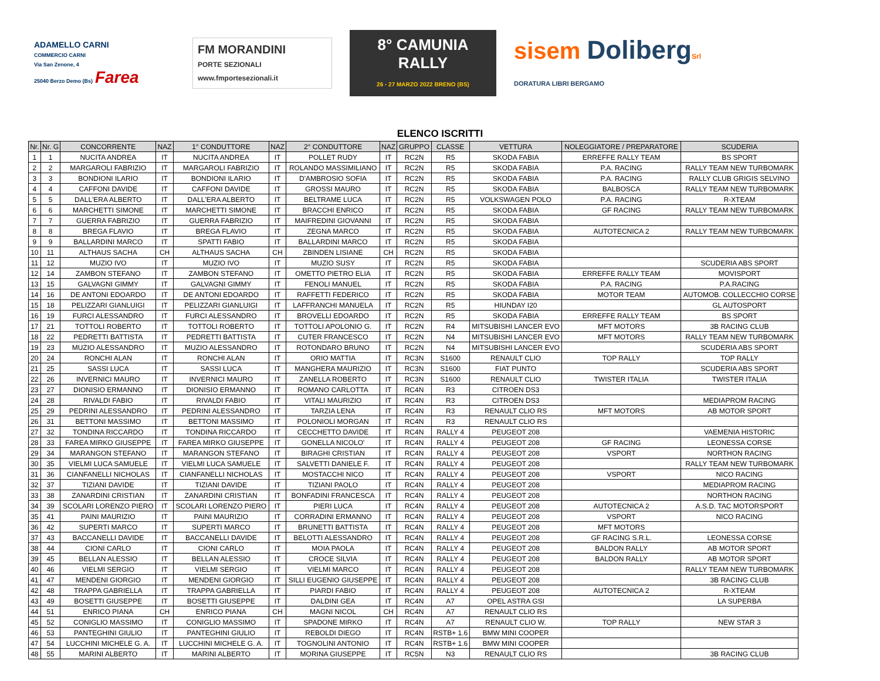ADAMELLO CARNI
COMMERCIO CARNI
Via San Zenone, 4
25040 Berzo Demo (Bs) Farea
FM MORANDINI
PORTE SEZIONALI
www.fmportesezionali.it
8° CAMUNIA RALLY
26 - 27 MARZO 2022 BRENO (BS)
sisem Doliberg Srl
DORATURA LIBRI BERGAMO
ELENCO ISCRITTI
| Nr. | Nr. G | CONCORRENTE | NAZ | 1° CONDUTTORE | NAZ | 2° CONDUTTORE | NAZ | GRUPPO | CLASSE | VETTURA | NOLEGGIATORE / PREPARATORE | SCUDERIA |
| --- | --- | --- | --- | --- | --- | --- | --- | --- | --- | --- | --- | --- |
| 1 | 1 | NUCITA ANDREA | IT | NUCITA ANDREA | IT | POLLET RUDY | IT | RC2N | R5 | SKODA FABIA | ERREFFE RALLY TEAM | BS SPORT |
| 2 | 2 | MARGAROLI FABRIZIO | IT | MARGAROLI FABRIZIO | IT | ROLANDO MASSIMILIANO | IT | RC2N | R5 | SKODA FABIA | P.A. RACING | RALLY TEAM NEW TURBOMARK |
| 3 | 3 | BONDIONI ILARIO | IT | BONDIONI ILARIO | IT | D'AMBROSIO SOFIA | IT | RC2N | R5 | SKODA FABIA | P.A. RACING | RALLY CLUB GRIGIS SELVINO |
| 4 | 4 | CAFFONI DAVIDE | IT | CAFFONI DAVIDE | IT | GROSSI MAURO | IT | RC2N | R5 | SKODA FABIA | BALBOSCA | RALLY TEAM NEW TURBOMARK |
| 5 | 5 | DALL'ERA ALBERTO | IT | DALL'ERA ALBERTO | IT | BELTRAME LUCA | IT | RC2N | R5 | VOLKSWAGEN POLO | P.A. RACING | R-XTEAM |
| 6 | 6 | MARCHETTI SIMONE | IT | MARCHETTI SIMONE | IT | BRACCHI ENRICO | IT | RC2N | R5 | SKODA FABIA | GF RACING | RALLY TEAM NEW TURBOMARK |
| 7 | 7 | GUERRA FABRIZIO | IT | GUERRA FABRIZIO | IT | MAIFREDINI GIOVANNI | IT | RC2N | R5 | SKODA FABIA | | |
| 8 | 8 | BREGA FLAVIO | IT | BREGA FLAVIO | IT | ZEGNA MARCO | IT | RC2N | R5 | SKODA FABIA | AUTOTECNICA 2 | RALLY TEAM NEW TURBOMARK |
| 9 | 9 | BALLARDINI MARCO | IT | SPATTI FABIO | IT | BALLARDINI MARCO | IT | RC2N | R5 | SKODA FABIA | | |
| 10 | 11 | ALTHAUS SACHA | CH | ALTHAUS SACHA | CH | ZBINDEN LISIANE | CH | RC2N | R5 | SKODA FABIA | | |
| 11 | 12 | MUZIO IVO | IT | MUZIO IVO | IT | MUZIO SUSY | IT | RC2N | R5 | SKODA FABIA | | SCUDERIA ABS SPORT |
| 12 | 14 | ZAMBON STEFANO | IT | ZAMBON STEFANO | IT | OMETTO PIETRO ELIA | IT | RC2N | R5 | SKODA FABIA | ERREFFE RALLY TEAM | MOVISPORT |
| 13 | 15 | GALVAGNI GIMMY | IT | GALVAGNI GIMMY | IT | FENOLI MANUEL | IT | RC2N | R5 | SKODA FABIA | P.A. RACING | P.A.RACING |
| 14 | 16 | DE ANTONI EDOARDO | IT | DE ANTONI EDOARDO | IT | RAFFETTI FEDERICO | IT | RC2N | R5 | SKODA FABIA | MOTOR TEAM | AUTOMOB. COLLECCHIO CORSE |
| 15 | 18 | PELIZZARI GIANLUIGI | IT | PELIZZARI GIANLUIGI | IT | LAFFRANCHI MANUELA | IT | RC2N | R5 | HIUNDAY I20 | | GL AUTOSPORT |
| 16 | 19 | FURCI ALESSANDRO | IT | FURCI ALESSANDRO | IT | BROVELLI EDOARDO | IT | RC2N | R5 | SKODA FABIA | ERREFFE RALLY TEAM | BS SPORT |
| 17 | 21 | TOTTOLI ROBERTO | IT | TOTTOLI ROBERTO | IT | TOTTOLI APOLONIO G. | IT | RC2N | R4 | MITSUBISHI LANCER EVO | MFT MOTORS | 3B RACING CLUB |
| 18 | 22 | PEDRETTI BATTISTA | IT | PEDRETTI BATTISTA | IT | CUTER FRANCESCO | IT | RC2N | N4 | MITSUBISHI LANCER EVO | MFT MOTORS | RALLY TEAM NEW TURBOMARK |
| 19 | 23 | MUZIO ALESSANDRO | IT | MUZIO ALESSANDRO | IT | ROTONDARO BRUNO | IT | RC2N | N4 | MITSUBISHI LANCER EVO | | SCUDERIA ABS SPORT |
| 20 | 24 | RONCHI ALAN | IT | RONCHI ALAN | IT | ORIO MATTIA | IT | RC3N | S1600 | RENAULT CLIO | TOP RALLY | TOP RALLY |
| 21 | 25 | SASSI LUCA | IT | SASSI LUCA | IT | MANGHERA MAURIZIO | IT | RC3N | S1600 | FIAT PUNTO | | SCUDERIA ABS SPORT |
| 22 | 26 | INVERNICI MAURO | IT | INVERNICI MAURO | IT | ZANELLA ROBERTO | IT | RC3N | S1600 | RENAULT CLIO | TWISTER ITALIA | TWISTER ITALIA |
| 23 | 27 | DIONISIO ERMANNO | IT | DIONISIO ERMANNO | IT | ROMANO CARLOTTA | IT | RC4N | R3 | CITROEN DS3 | | |
| 24 | 28 | RIVALDI FABIO | IT | RIVALDI FABIO | IT | VITALI MAURIZIO | IT | RC4N | R3 | CITROEN DS3 | | MEDIAPROM RACING |
| 25 | 29 | PEDRINI ALESSANDRO | IT | PEDRINI ALESSANDRO | IT | TARZIA LENA | IT | RC4N | R3 | RENAULT CLIO RS | MFT MOTORS | AB MOTOR SPORT |
| 26 | 31 | BETTONI MASSIMO | IT | BETTONI MASSIMO | IT | POLONIOLI MORGAN | IT | RC4N | R3 | RENAULT CLIO RS | | |
| 27 | 32 | TONDINA RICCARDO | IT | TONDINA RICCARDO | IT | CECCHETTO DAVIDE | IT | RC4N | RALLY 4 | PEUGEOT 208 | | VAEMENIA HISTORIC |
| 28 | 33 | FAREA MIRKO GIUSEPPE | IT | FAREA MIRKO GIUSEPPE | IT | GONELLA NICOLO' | IT | RC4N | RALLY 4 | PEUGEOT 208 | GF RACING | LEONESSA CORSE |
| 29 | 34 | MARANGON STEFANO | IT | MARANGON STEFANO | IT | BIRAGHI CRISTIAN | IT | RC4N | RALLY 4 | PEUGEOT 208 | VSPORT | NORTHON RACING |
| 30 | 35 | VIELMI LUCA SAMUELE | IT | VIELMI LUCA SAMUELE | IT | SALVETTI DANIELE F. | IT | RC4N | RALLY 4 | PEUGEOT 208 | | RALLY TEAM NEW TURBOMARK |
| 31 | 36 | CIANFANELLI NICHOLAS | IT | CIANFANELLI NICHOLAS | IT | MOSTACCHI NICO | IT | RC4N | RALLY 4 | PEUGEOT 208 | VSPORT | NICO RACING |
| 32 | 37 | TIZIANI DAVIDE | IT | TIZIANI DAVIDE | IT | TIZIANI PAOLO | IT | RC4N | RALLY 4 | PEUGEOT 208 | | MEDIAPROM RACING |
| 33 | 38 | ZANARDINI CRISTIAN | IT | ZANARDINI CRISTIAN | IT | BONFADINI FRANCESCA | IT | RC4N | RALLY 4 | PEUGEOT 208 | | NORTHON RACING |
| 34 | 39 | SCOLARI LORENZO PIERO | IT | SCOLARI LORENZO PIERO | IT | PIERI LUCA | IT | RC4N | RALLY 4 | PEUGEOT 208 | AUTOTECNICA 2 | A.S.D. TAC MOTORSPORT |
| 35 | 41 | PAINI MAURIZIO | IT | PAINI MAURIZIO | IT | CORRADINI ERMANNO | IT | RC4N | RALLY 4 | PEUGEOT 208 | VSPORT | NICO RACING |
| 36 | 42 | SUPERTI MARCO | IT | SUPERTI MARCO | IT | BRUNETTI BATTISTA | IT | RC4N | RALLY 4 | PEUGEOT 208 | MFT MOTORS | |
| 37 | 43 | BACCANELLI DAVIDE | IT | BACCANELLI DAVIDE | IT | BELOTTI ALESSANDRO | IT | RC4N | RALLY 4 | PEUGEOT 208 | GF RACING S.R.L. | LEONESSA CORSE |
| 38 | 44 | CIONI CARLO | IT | CIONI CARLO | IT | MOIA PAOLA | IT | RC4N | RALLY 4 | PEUGEOT 208 | BALDON RALLY | AB MOTOR SPORT |
| 39 | 45 | BELLAN ALESSIO | IT | BELLAN ALESSIO | IT | CROCE SILVIA | IT | RC4N | RALLY 4 | PEUGEOT 208 | BALDON RALLY | AB MOTOR SPORT |
| 40 | 46 | VIELMI SERGIO | IT | VIELMI SERGIO | IT | VIELMI MARCO | IT | RC4N | RALLY 4 | PEUGEOT 208 | | RALLY TEAM NEW TURBOMARK |
| 41 | 47 | MENDENI GIORGIO | IT | MENDENI GIORGIO | IT | SILLI EUGENIO GIUSEPPE | IT | RC4N | RALLY 4 | PEUGEOT 208 | | 3B RACING CLUB |
| 42 | 48 | TRAPPA GABRIELLA | IT | TRAPPA GABRIELLA | IT | PIARDI FABIO | IT | RC4N | RALLY 4 | PEUGEOT 208 | AUTOTECNICA 2 | R-XTEAM |
| 43 | 49 | BOSETTI GIUSEPPE | IT | BOSETTI GIUSEPPE | IT | DALDINI GEA | IT | RC4N | A7 | OPEL ASTRA GSI | | LA SUPERBA |
| 44 | 51 | ENRICO PIANA | CH | ENRICO PIANA | CH | MAGNI NICOL | CH | RC4N | A7 | RENAULT CLIO RS | | |
| 45 | 52 | CONIGLIO MASSIMO | IT | CONIGLIO MASSIMO | IT | SPADONE MIRKO | IT | RC4N | A7 | RENAULT CLIO W. | TOP RALLY | NEW STAR 3 |
| 46 | 53 | PANTEGHINI GIULIO | IT | PANTEGHINI GIULIO | IT | REBOLDI DIEGO | IT | RC4N | RSTB+ 1.6 | BMW MINI COOPER | | |
| 47 | 54 | LUCCHINI MICHELE G. A. | IT | LUCCHINI MICHELE G. A. | IT | TOGNOLINI ANTONIO | IT | RC4N | RSTB+ 1.6 | BMW MINI COOPER | | |
| 48 | 55 | MARINI ALBERTO | IT | MARINI ALBERTO | IT | MORINA GIUSEPPE | IT | RC5N | N3 | RENAULT CLIO RS | | 3B RACING CLUB |